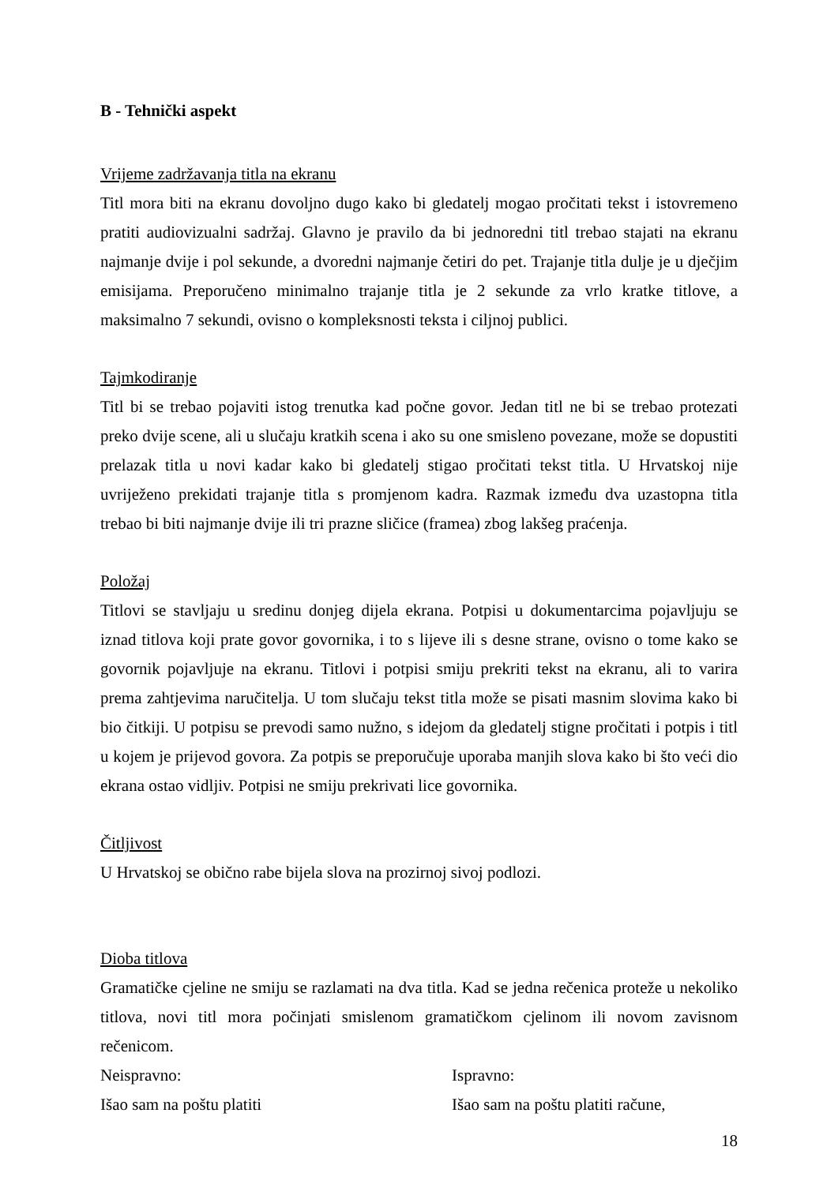B - Tehnički aspekt
Vrijeme zadržavanja titla na ekranu
Titl mora biti na ekranu dovoljno dugo kako bi gledatelj mogao pročitati tekst i istovremeno pratiti audiovizualni sadržaj. Glavno je pravilo da bi jednoredni titl trebao stajati na ekranu najmanje dvije i pol sekunde, a dvoredni najmanje četiri do pet. Trajanje titla dulje je u dječjim emisijama. Preporučeno minimalno trajanje titla je 2 sekunde za vrlo kratke titlove, a maksimalno 7 sekundi, ovisno o kompleksnosti teksta i ciljnoj publici.
Tajmkodiranje
Titl bi se trebao pojaviti istog trenutka kad počne govor. Jedan titl ne bi se trebao protezati preko dvije scene, ali u slučaju kratkih scena i ako su one smisleno povezane, može se dopustiti prelazak titla u novi kadar kako bi gledatelj stigao pročitati tekst titla. U Hrvatskoj nije uvriježeno prekidati trajanje titla s promjenom kadra. Razmak između dva uzastopna titla trebao bi biti najmanje dvije ili tri prazne sličice (framea) zbog lakšeg praćenja.
Položaj
Titlovi se stavljaju u sredinu donjeg dijela ekrana. Potpisi u dokumentarcima pojavljuju se iznad titlova koji prate govor govornika, i to s lijeve ili s desne strane, ovisno o tome kako se govornik pojavljuje na ekranu. Titlovi i potpisi smiju prekriti tekst na ekranu, ali to varira prema zahtjevima naručitelja. U tom slučaju tekst titla može se pisati masnim slovima kako bi bio čitkiji. U potpisu se prevodi samo nužno, s idejom da gledatelj stigne pročitati i potpis i titl u kojem je prijevod govora. Za potpis se preporučuje uporaba manjih slova kako bi što veći dio ekrana ostao vidljiv. Potpisi ne smiju prekrivati lice govornika.
Čitljivost
U Hrvatskoj se obično rabe bijela slova na prozirnoj sivoj podlozi.
Dioba titlova
Gramatičke cjeline ne smiju se razlamati na dva titla. Kad se jedna rečenica proteže u nekoliko titlova, novi titl mora počinjati smislenom gramatičkom cjelinom ili novom zavisnom rečenicom.
Neispravno: Ispravno:
Išao sam na poštu platiti Išao sam na poštu platiti račune,
18